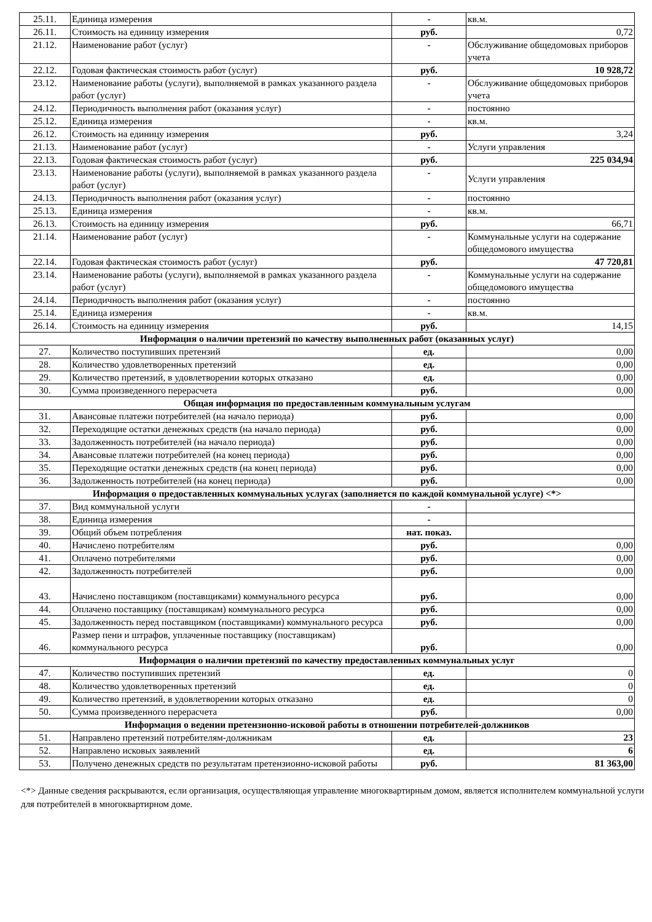| 25.11. | Единица измерения | - | кв.м. |
| 26.11. | Стоимость на единицу измерения | руб. | 0,72 |
| 21.12. | Наименование работ (услуг) | - | Обслуживание общедомовых приборов учета |
| 22.12. | Годовая фактическая стоимость работ (услуг) | руб. | 10 928,72 |
| 23.12. | Наименование работы (услуги), выполняемой в рамках указанного раздела работ (услуг) | - | Обслуживание общедомовых приборов учета |
| 24.12. | Периодичность выполнения работ (оказания услуг) | - | постоянно |
| 25.12. | Единица измерения | - | кв.м. |
| 26.12. | Стоимость на единицу измерения | руб. | 3,24 |
| 21.13. | Наименование работ (услуг) | - | Услуги управления |
| 22.13. | Годовая фактическая стоимость работ (услуг) | руб. | 225 034,94 |
| 23.13. | Наименование работы (услуги), выполняемой в рамках указанного раздела работ (услуг) | - | Услуги управления |
| 24.13. | Периодичность выполнения работ (оказания услуг) | - | постоянно |
| 25.13. | Единица измерения | - | кв.м. |
| 26.13. | Стоимость на единицу измерения | руб. | 66,71 |
| 21.14. | Наименование работ (услуг) | - | Коммунальные услуги на содержание общедомового имущества |
| 22.14. | Годовая фактическая стоимость работ (услуг) | руб. | 47 720,81 |
| 23.14. | Наименование работы (услуги), выполняемой в рамках указанного раздела работ (услуг) | - | Коммунальные услуги на содержание общедомового имущества |
| 24.14. | Периодичность выполнения работ (оказания услуг) | - | постоянно |
| 25.14. | Единица измерения | - | кв.м. |
| 26.14. | Стоимость на единицу измерения | руб. | 14,15 |
| Информация о наличии претензий по качеству выполненных работ (оказанных услуг) | | | |
| 27. | Количество поступивших претензий | ед. | 0,00 |
| 28. | Количество удовлетворенных претензий | ед. | 0,00 |
| 29. | Количество претензий, в удовлетворении которых отказано | ед. | 0,00 |
| 30. | Сумма произведенного перерасчета | руб. | 0,00 |
| Общая информация по предоставленным коммунальным услугам | | | |
| 31. | Авансовые платежи потребителей (на начало периода) | руб. | 0,00 |
| 32. | Переходящие остатки денежных средств (на начало периода) | руб. | 0,00 |
| 33. | Задолженность потребителей (на начало периода) | руб. | 0,00 |
| 34. | Авансовые платежи потребителей (на конец периода) | руб. | 0,00 |
| 35. | Переходящие остатки денежных средств (на конец периода) | руб. | 0,00 |
| 36. | Задолженность потребителей (на конец периода) | руб. | 0,00 |
| Информация о предоставленных коммунальных услугах (заполняется по каждой коммунальной услуге) <*> | | | |
| 37. | Вид коммунальной услуги | - | |
| 38. | Единица измерения | - | |
| 39. | Общий объем потребления | нат. показ. | |
| 40. | Начислено потребителям | руб. | 0,00 |
| 41. | Оплачено потребителями | руб. | 0,00 |
| 42. | Задолженность потребителей | руб. | 0,00 |
| 43. | Начислено поставщиком (поставщиками) коммунального ресурса | руб. | 0,00 |
| 44. | Оплачено поставщику (поставщикам) коммунального ресурса | руб. | 0,00 |
| 45. | Задолженность перед поставщиком (поставщиками) коммунального ресурса | руб. | 0,00 |
| 46. | Размер пени и штрафов, уплаченные поставщику (поставщикам) коммунального ресурса | руб. | 0,00 |
| Информация о наличии претензий по качеству предоставленных коммунальных услуг | | | |
| 47. | Количество поступивших претензий | ед. | 0 |
| 48. | Количество удовлетворенных претензий | ед. | 0 |
| 49. | Количество претензий, в удовлетворении которых отказано | ед. | 0 |
| 50. | Сумма произведенного перерасчета | руб. | 0,00 |
| Информация о ведении претензионно-исковой работы в отношении потребителей-должников | | | |
| 51. | Направлено претензий потребителям-должникам | ед. | 23 |
| 52. | Направлено исковых заявлений | ед. | 6 |
| 53. | Получено денежных средств по результатам претензионно-исковой работы | руб. | 81 363,00 |
<*> Данные сведения раскрываются, если организация, осуществляющая управление многоквартирным домом, является исполнителем коммунальной услуги для потребителей в многоквартирном доме.